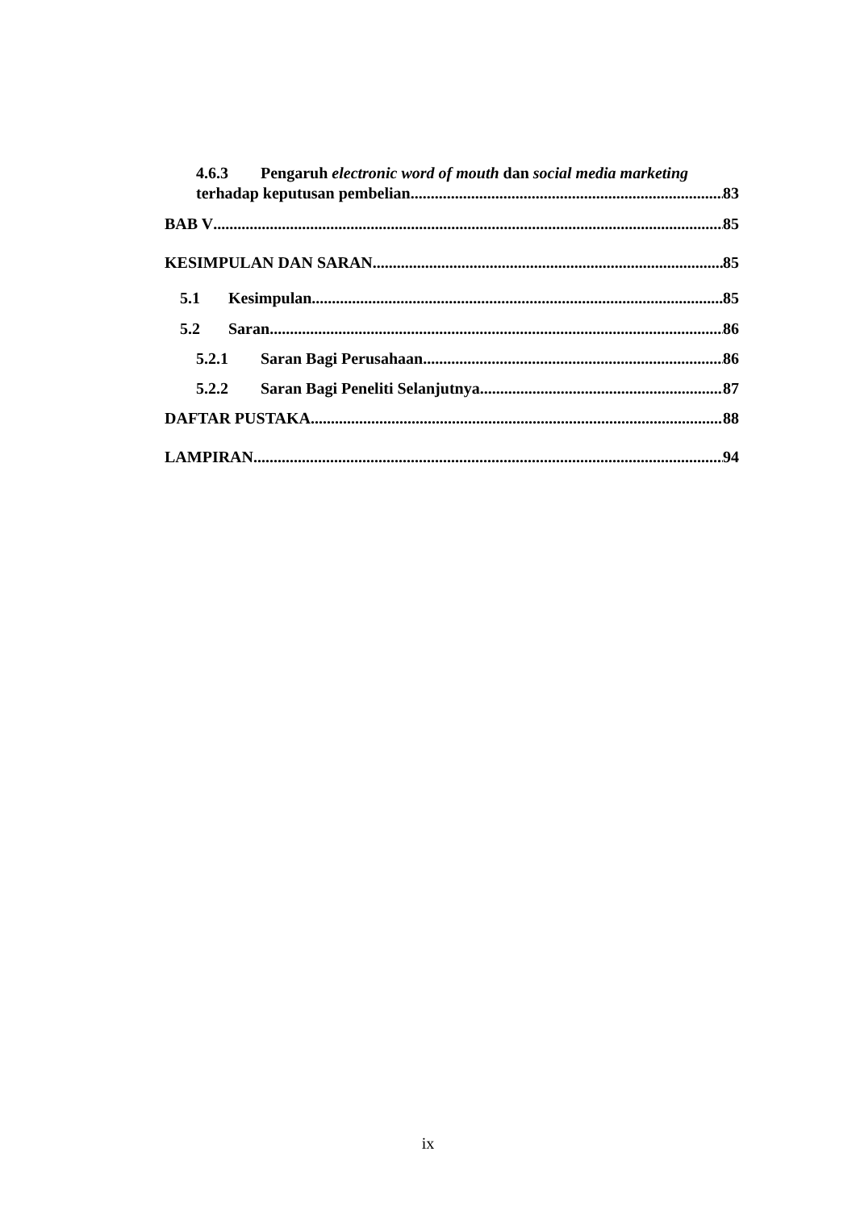4.6.3 Pengaruh electronic word of mouth dan social media marketing
terhadap keputusan pembelian 83
BAB V 85
KESIMPULAN DAN SARAN 85
5.1 Kesimpulan 85
5.2 Saran 86
5.2.1 Saran Bagi Perusahaan 86
5.2.2 Saran Bagi Peneliti Selanjutnya 87
DAFTAR PUSTAKA 88
LAMPIRAN 94
ix